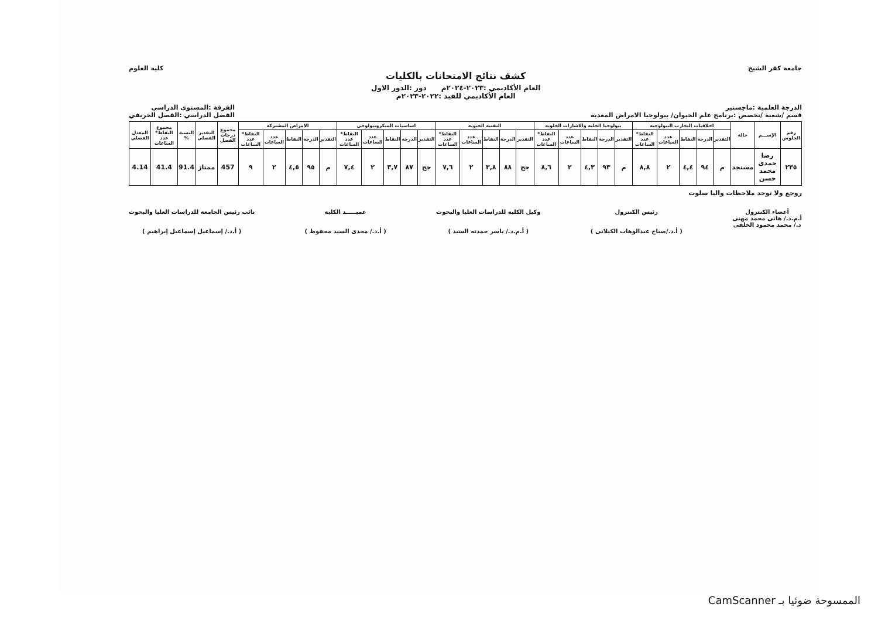جامعة كفر الشيخ
كشف نتائج الامتحانات بالكليات
العام الأكاديمي :٢٠٢٣-٢٠٢٤م دور :الدور الاول
العام الأكاديمي للقيد :٢٠٢٢-٢٠٢٣م
كلية العلوم
الدرجة العلمية :ماجستير
قسم /شعبة /تخصص :برنامج علم الحيوان/ بيولوجيا الامراض المعدية
الفرقة :المستوى الدراسي
الفصل الدراسي :الفصل الخريفي
| رقم الجلوس | الإســـم | حالة | اخلاقيات التجارب البيولوجيه | | | | | بيولوجيا الخليه والاشارات الخلويه | | | | | التقنيه الحيويه | | | | | اساسيات الميكروبيولوجى | | | | | الامراض المشتركه | | | | | مجموع درجات الفصل | التقدير الفصلي | النسبة % | مجموع النقاط* عدد الساعات | المعدل الفصلي |
| --- | --- | --- | --- | --- | --- | --- | --- | --- | --- | --- | --- | --- | --- | --- | --- | --- | --- | --- | --- | --- | --- | --- | --- | --- | --- | --- | --- | --- | --- | --- | --- | --- |
| | | | التقدير | الدرجة | النقاط | عدد الساعات | النقاط* عدد الساعات | التقدير | الدرجة | النقاط | عدد الساعات | النقاط* عدد الساعات | التقدير | الدرجة | النقاط | عدد الساعات | النقاط* عدد الساعات | التقدير | الدرجة | النقاط | عدد الساعات | النقاط* عدد الساعات | التقدير | الدرجة | النقاط | عدد الساعات | النقاط* عدد الساعات | | | | | |
| ٢٣٥ | رضا حمدى محمد حسن | مستجد | م | ٩٤ | ٤,٤ | ٢ | ٨,٨ | م | ٩٣ | ٤,٣ | ٢ | ٨,٦ | جج | ٨٨ | ٣,٨ | ٢ | ٧,٦ | جج | ٨٧ | ٣,٧ | ٢ | ٧,٤ | م | ٩٥ | ٤,٥ | ٢ | ٩ | 457 | ممتاز | 91.4 | 41.4 | 4.14 |
روجع ولا توجد ملاحظات واليا سلوت
أعضاء الكنترول
أ.م.د./ هانى محمد مهنى
د./ محمد محمود الخلفى
رئيس الكنترول
( أ.د./صباح عبدالوهاب الكيلانى )
وكيل الكليه للدراسات العليا والبحوث
( أ.م.د./ ياسر حمدته السيد )
عميـــــد الكلية
( أ.د./ مجدى السيد محفوظ )
نائب رئيس الجامعة للدراسات العليا والبحوث
( أ.د./ إسماعيل إسماعيل إبراهيم )
الممسوحة ضوئيا بـ CamScanner